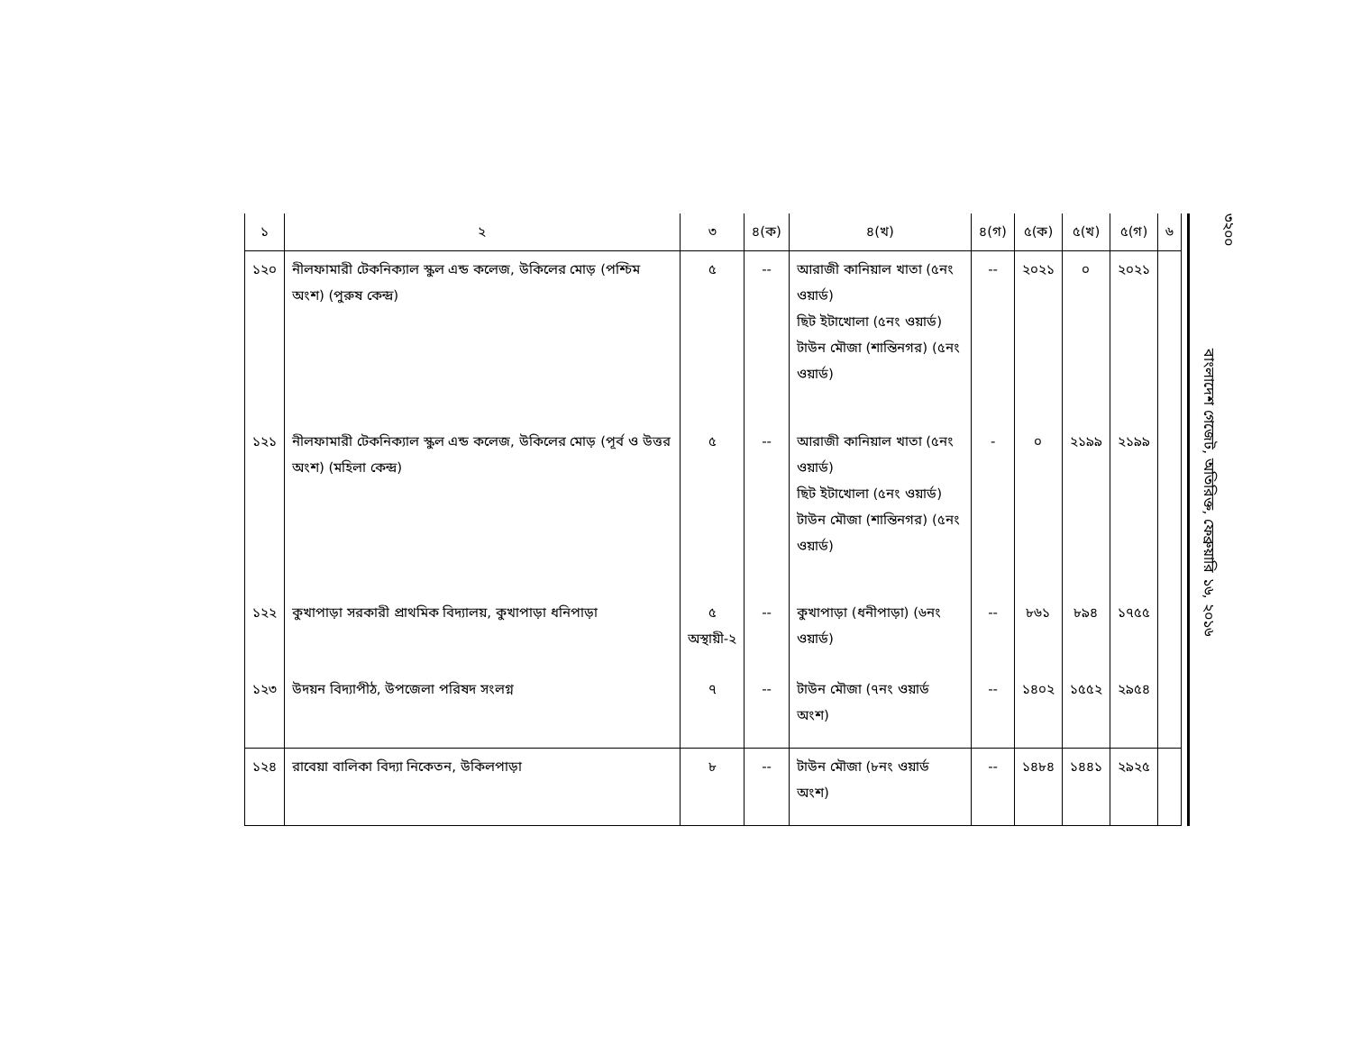| ১ | ২ | ৩ | ৪(ক) | ৪(খ) | ৪(গ) | ৫(ক) | ৫(খ) | ৫(গ) | ৬ |
| --- | --- | --- | --- | --- | --- | --- | --- | --- | --- |
| ১২০ | নীলফামারী টেকনিক্যাল স্কুল এন্ড কলেজ, উকিলের মোড় (পশ্চিম অংশ) (পুরুষ কেন্দ্র) | ৫ | -- | আরাজী কানিয়াল খাতা (৫নং ওয়ার্ড) ছিট ইটাখোলা (৫নং ওয়ার্ড) টাউন মৌজা (শান্তিনগর) (৫নং ওয়ার্ড) | -- | ২০২১ | ০ | ২০২১ | |
| ১২১ | নীলফামারী টেকনিক্যাল স্কুল এন্ড কলেজ, উকিলের মোড় (পূর্ব ও উত্তর অংশ) (মহিলা কেন্দ্র) | ৫ | -- | আরাজী কানিয়াল খাতা (৫নং ওয়ার্ড) ছিট ইটাখোলা (৫নং ওয়ার্ড) টাউন মৌজা (শান্তিনগর) (৫নং ওয়ার্ড) | - | ০ | ২১৯৯ | ২১৯৯ | |
| ১২২ | কুখাপাড়া সরকারী প্রাথমিক বিদ্যালয়, কুখাপাড়া ধনিপাড়া | ৫ অস্থায়ী-২ | -- | কুখাপাড়া (ধনীপাড়া) (৬নং ওয়ার্ড) | -- | ৮৬১ | ৮৯৪ | ১৭৫৫ | |
| ১২৩ | উদয়ন বিদ্যাপীঠ, উপজেলা পরিষদ সংলগ্ন | ৭ | -- | টাউন মৌজা (৭নং ওয়ার্ড অংশ) | -- | ১৪০২ | ১৫৫২ | ২৯৫৪ | |
| ১২৪ | রাবেয়া বালিকা বিদ্যা নিকেতন, উকিলপাড়া | ৮ | -- | টাউন মৌজা (৮নং ওয়ার্ড অংশ) | -- | ১৪৮৪ | ১৪৪১ | ২৯২৫ | |
৩২০০
বাংলাদেশ গেজেট, অতিরিক্ত, ফেব্রুয়ারি ১৬, ২০১৬